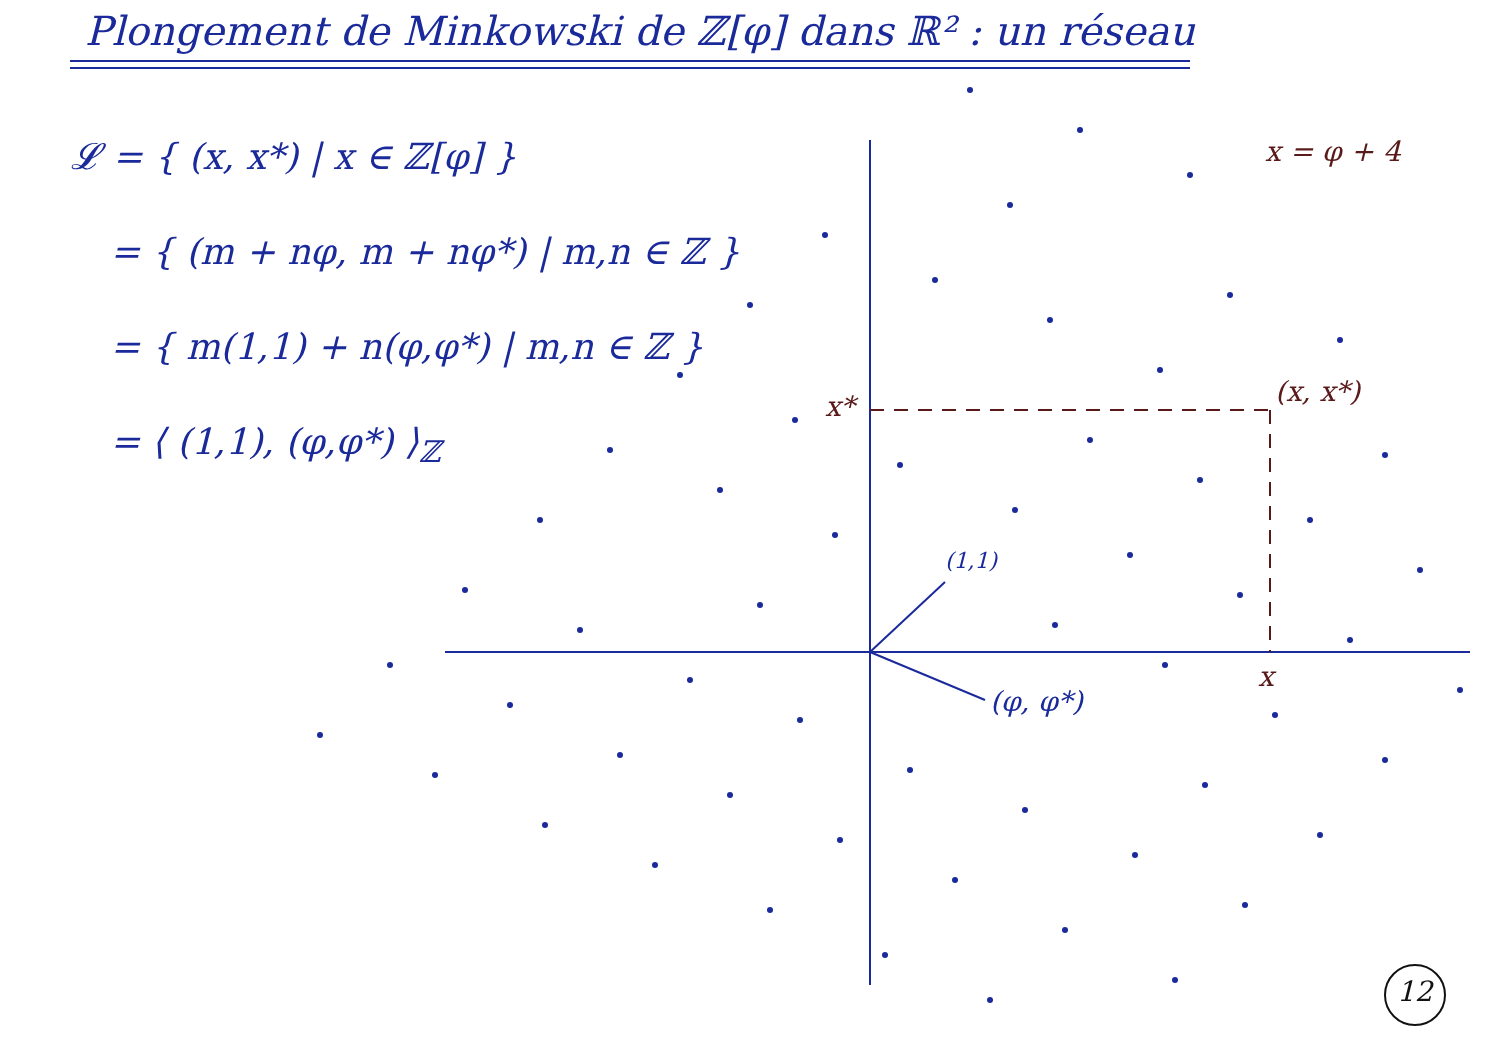Plongement de Minkowski de ℤ[φ] dans ℝ² : un réseau
𝓛 = { (x, x*) | x ∈ ℤ[φ] }
= { (m + nφ, m + nφ*) | m,n ∈ ℤ }
= { m(1,1) + n(φ,φ*) | m,n ∈ ℤ }
= ⟨ (1,1), (φ,φ*) ⟩<sub>ℤ</sub>
x = φ + 4
x* (x, x*)
x
(1,1)
(φ, φ*)
12